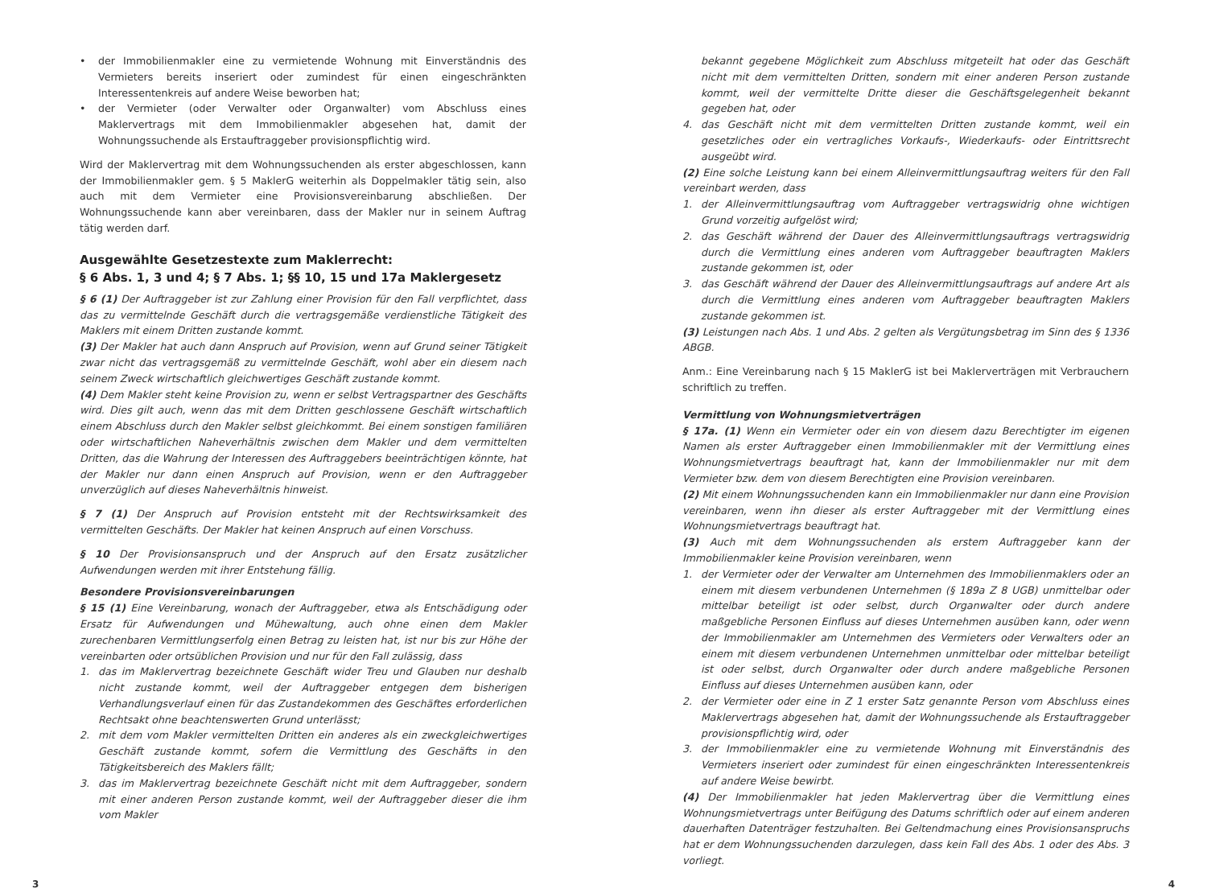• der Immobilienmakler eine zu vermietende Wohnung mit Einverständnis des Vermieters bereits inseriert oder zumindest für einen eingeschränkten Interessentenkreis auf andere Weise beworben hat;
• der Vermieter (oder Verwalter oder Organwalter) vom Abschluss eines Maklervertrags mit dem Immobilienmakler abgesehen hat, damit der Wohnungssuchende als Erstauftraggeber provisionspflichtig wird.
Wird der Maklervertrag mit dem Wohnungssuchenden als erster abgeschlossen, kann der Immobilienmakler gem. § 5 MaklerG weiterhin als Doppelmakler tätig sein, also auch mit dem Vermieter eine Provisionsvereinbarung abschließen. Der Wohnungssuchende kann aber vereinbaren, dass der Makler nur in seinem Auftrag tätig werden darf.
Ausgewählte Gesetzestexte zum Maklerrecht:
§ 6 Abs. 1, 3 und 4; § 7 Abs. 1; §§ 10, 15 und 17a Maklergesetz
§ 6 (1) Der Auftraggeber ist zur Zahlung einer Provision für den Fall verpflichtet, dass das zu vermittelnde Geschäft durch die vertragsgemäße verdienstliche Tätigkeit des Maklers mit einem Dritten zustande kommt.
(3) Der Makler hat auch dann Anspruch auf Provision, wenn auf Grund seiner Tätigkeit zwar nicht das vertragsgemäß zu vermittelnde Geschäft, wohl aber ein diesem nach seinem Zweck wirtschaftlich gleichwertiges Geschäft zustande kommt.
(4) Dem Makler steht keine Provision zu, wenn er selbst Vertragspartner des Geschäfts wird. Dies gilt auch, wenn das mit dem Dritten geschlossene Geschäft wirtschaftlich einem Abschluss durch den Makler selbst gleichkommt. Bei einem sonstigen familiären oder wirtschaftlichen Naheverhältnis zwischen dem Makler und dem vermittelten Dritten, das die Wahrung der Interessen des Auftraggebers beeinträchtigen könnte, hat der Makler nur dann einen Anspruch auf Provision, wenn er den Auftraggeber unverzüglich auf dieses Naheverhältnis hinweist.
§ 7 (1) Der Anspruch auf Provision entsteht mit der Rechtswirksamkeit des vermittelten Geschäfts. Der Makler hat keinen Anspruch auf einen Vorschuss.
§ 10 Der Provisionsanspruch und der Anspruch auf den Ersatz zusätzlicher Aufwendungen werden mit ihrer Entstehung fällig.
Besondere Provisionsvereinbarungen
§ 15 (1) Eine Vereinbarung, wonach der Auftraggeber, etwa als Entschädigung oder Ersatz für Aufwendungen und Mühewaltung, auch ohne einen dem Makler zurechenbaren Vermittlungserfolg einen Betrag zu leisten hat, ist nur bis zur Höhe der vereinbarten oder ortsüblichen Provision und nur für den Fall zulässig, dass
1. das im Maklervertrag bezeichnete Geschäft wider Treu und Glauben nur deshalb nicht zustande kommt, weil der Auftraggeber entgegen dem bisherigen Verhandlungsverlauf einen für das Zustandekommen des Geschäftes erforderlichen Rechtsakt ohne beachtenswerten Grund unterlässt;
2. mit dem vom Makler vermittelten Dritten ein anderes als ein zweckgleichwertiges Geschäft zustande kommt, sofern die Vermittlung des Geschäfts in den Tätigkeitsbereich des Maklers fällt;
3. das im Maklervertrag bezeichnete Geschäft nicht mit dem Auftraggeber, sondern mit einer anderen Person zustande kommt, weil der Auftraggeber dieser die ihm vom Makler
bekannt gegebene Möglichkeit zum Abschluss mitgeteilt hat oder das Geschäft nicht mit dem vermittelten Dritten, sondern mit einer anderen Person zustande kommt, weil der vermittelte Dritte dieser die Geschäftsgelegenheit bekannt gegeben hat, oder
4. das Geschäft nicht mit dem vermittelten Dritten zustande kommt, weil ein gesetzliches oder ein vertragliches Vorkaufs-, Wiederkaufs- oder Eintrittsrecht ausgeübt wird.
(2) Eine solche Leistung kann bei einem Alleinvermittlungsauftrag weiters für den Fall vereinbart werden, dass
1. der Alleinvermittlungsauftrag vom Auftraggeber vertragswidrig ohne wichtigen Grund vorzeitig aufgelöst wird;
2. das Geschäft während der Dauer des Alleinvermittlungsauftrags vertragswidrig durch die Vermittlung eines anderen vom Auftraggeber beauftragten Maklers zustande gekommen ist, oder
3. das Geschäft während der Dauer des Alleinvermittlungsauftrags auf andere Art als durch die Vermittlung eines anderen vom Auftraggeber beauftragten Maklers zustande gekommen ist.
(3) Leistungen nach Abs. 1 und Abs. 2 gelten als Vergütungsbetrag im Sinn des § 1336 ABGB.
Anm.: Eine Vereinbarung nach § 15 MaklerG ist bei Maklerverträgen mit Verbrauchern schriftlich zu treffen.
Vermittlung von Wohnungsmietverträgen
§ 17a. (1) Wenn ein Vermieter oder ein von diesem dazu Berechtigter im eigenen Namen als erster Auftraggeber einen Immobilienmakler mit der Vermittlung eines Wohnungsmietvertrags beauftragt hat, kann der Immobilienmakler nur mit dem Vermieter bzw. dem von diesem Berechtigten eine Provision vereinbaren.
(2) Mit einem Wohnungssuchenden kann ein Immobilienmakler nur dann eine Provision vereinbaren, wenn ihn dieser als erster Auftraggeber mit der Vermittlung eines Wohnungsmietvertrags beauftragt hat.
(3) Auch mit dem Wohnungssuchenden als erstem Auftraggeber kann der Immobilienmakler keine Provision vereinbaren, wenn
1. der Vermieter oder der Verwalter am Unternehmen des Immobilienmaklers oder an einem mit diesem verbundenen Unternehmen (§ 189a Z 8 UGB) unmittelbar oder mittelbar beteiligt ist oder selbst, durch Organwalter oder durch andere maßgebliche Personen Einfluss auf dieses Unternehmen ausüben kann, oder wenn der Immobilienmakler am Unternehmen des Vermieters oder Verwalters oder an einem mit diesem verbundenen Unternehmen unmittelbar oder mittelbar beteiligt ist oder selbst, durch Organwalter oder durch andere maßgebliche Personen Einfluss auf dieses Unternehmen ausüben kann, oder
2. der Vermieter oder eine in Z 1 erster Satz genannte Person vom Abschluss eines Maklervertrags abgesehen hat, damit der Wohnungssuchende als Erstauftraggeber provisionspflichtig wird, oder
3. der Immobilienmakler eine zu vermietende Wohnung mit Einverständnis des Vermieters inseriert oder zumindest für einen eingeschränkten Interessentenkreis auf andere Weise bewirbt.
(4) Der Immobilienmakler hat jeden Maklervertrag über die Vermittlung eines Wohnungsmietvertrags unter Beifügung des Datums schriftlich oder auf einem anderen dauerhaften Datenträger festzuhalten. Bei Geltendmachung eines Provisionsanspruchs hat er dem Wohnungssuchenden darzulegen, dass kein Fall des Abs. 1 oder des Abs. 3 vorliegt.
3 4